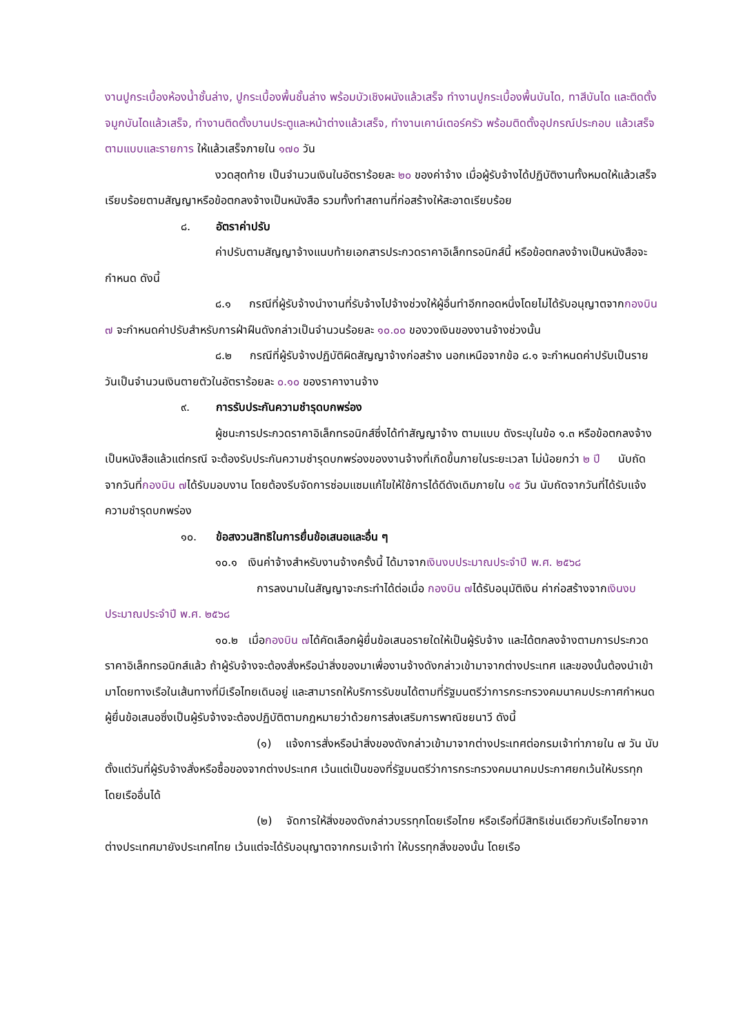งานปูกระเบื้องห้องน้ำชั้นล่าง, ปูกระเบื้องพื้นชั้นล่าง พร้อมบัวเชิงผนังแล้วเสร็จ ทำงานปูกระเบื้องพื้นบันได, ทาสีบันได และติดตั้งจมูกบันไดแล้วเสร็จ, ทำงานติดตั้งบานประตูและหน้าต่างแล้วเสร็จ, ทำงานเคาน์เตอร์ครัว พร้อมติดตั้งอุปกรณ์ประกอบ แล้วเสร็จตามแบบและรายการ ให้แล้วเสร็จภายใน ๑๗๐ วัน
งวดสุดท้าย เป็นจำนวนเงินในอัตราร้อยละ ๒๐ ของค่าจ้าง เมื่อผู้รับจ้างได้ปฏิบัติงานทั้งหมดให้แล้วเสร็จเรียบร้อยตามสัญญาหรือข้อตกลงจ้างเป็นหนังสือ รวมทั้งทำสถานที่ก่อสร้างให้สะอาดเรียบร้อย
๘. อัตราค่าปรับ
ค่าปรับตามสัญญาจ้างแนบท้ายเอกสารประกวดราคาอิเล็กทรอนิกส์นี้ หรือข้อตกลงจ้างเป็นหนังสือจะกำหนด ดังนี้
๘.๑ กรณีที่ผู้รับจ้างนำงานที่รับจ้างไปจ้างช่วงให้ผู้อื่นทำอีกทอดหนึ่งโดยไม่ได้รับอนุญาตจากกองบิน ๗ จะกำหนดค่าปรับสำหรับการฝ่าฝืนดังกล่าวเป็นจำนวนร้อยละ ๑๐.๐๐ ของวงเงินของงานจ้างช่วงนั้น
๘.๒ กรณีที่ผู้รับจ้างปฏิบัติผิดสัญญาจ้างก่อสร้าง นอกเหนือจากข้อ ๘.๑ จะกำหนดค่าปรับเป็นรายวันเป็นจำนวนเงินตายตัวในอัตราร้อยละ ๐.๑๐ ของราคางานจ้าง
๙. การรับประกันความชำรุดบกพร่อง
ผู้ชนะการประกวดราคาอิเล็กทรอนิกส์ซึ่งได้ทำสัญญาจ้าง ตามแบบ ดังระบุในข้อ ๑.๓ หรือข้อตกลงจ้างเป็นหนังสือแล้วแต่กรณี จะต้องรับประกันความชำรุดบกพร่องของงานจ้างที่เกิดขึ้นภายในระยะเวลา ไม่น้อยกว่า ๒ ปี นับถัดจากวันที่กองบิน ๗ได้รับมอบงาน โดยต้องรีบจัดการซ่อมแซมแก้ไขให้ใช้การได้ดีดังเดิมภายใน ๑๕ วัน นับถัดจากวันที่ได้รับแจ้งความชำรุดบกพร่อง
๑๐. ข้อสงวนสิทธิในการยื่นข้อเสนอและอื่น ๆ
๑๐.๑ เงินค่าจ้างสำหรับงานจ้างครั้งนี้ ได้มาจากเงินงบประมาณประจำปี พ.ศ. ๒๕๖๘
การลงนามในสัญญาจะกระทำได้ต่อเมื่อ กองบิน ๗ได้รับอนุมัติเงิน ค่าก่อสร้างจากเงินงบประมาณประจำปี พ.ศ. ๒๕๖๘
๑๐.๒ เมื่อกองบิน ๗ได้คัดเลือกผู้ยื่นข้อเสนอรายใดให้เป็นผู้รับจ้าง และได้ตกลงจ้างตามการประกวดราคาอิเล็กทรอนิกส์แล้ว ถ้าผู้รับจ้างจะต้องสั่งหรือนำสิ่งของมาเพื่องานจ้างดังกล่าวเข้ามาจากต่างประเทศ และของนั้นต้องนำเข้ามาโดยทางเรือในเส้นทางที่มีเรือไทยเดินอยู่ และสามารถให้บริการรับขนได้ตามที่รัฐมนตรีว่าการกระทรวงคมนาคมประกาศกำหนด ผู้ยื่นข้อเสนอซึ่งเป็นผู้รับจ้างจะต้องปฏิบัติตามกฎหมายว่าด้วยการส่งเสริมการพาณิชยนาวี ดังนี้
(๑) แจ้งการสั่งหรือนำสิ่งของดังกล่าวเข้ามาจากต่างประเทศต่อกรมเจ้าท่าภายใน ๗ วัน นับตั้งแต่วันที่ผู้รับจ้างสั่งหรือซื้อของจากต่างประเทศ เว้นแต่เป็นของที่รัฐมนตรีว่าการกระทรวงคมนาคมประกาศยกเว้นให้บรรทุกโดยเรืออื่นได้
(๒) จัดการให้สิ่งของดังกล่าวบรรทุกโดยเรือไทย หรือเรือที่มีสิทธิเช่นเดียวกับเรือไทยจากต่างประเทศมายังประเทศไทย เว้นแต่จะได้รับอนุญาตจากกรมเจ้าท่า ให้บรรทุกสิ่งของนั้น โดยเรือ